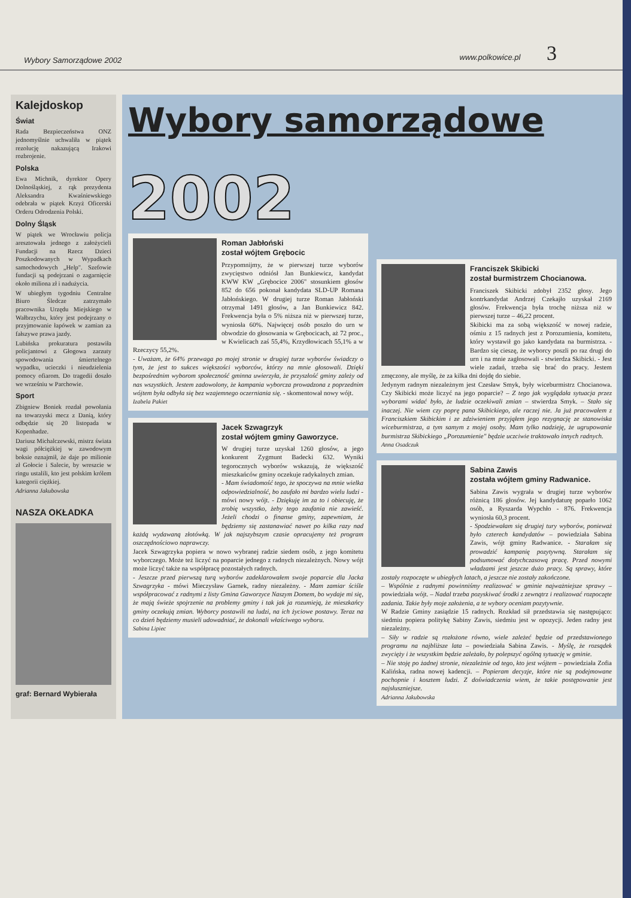Wybory Samorządowe 2002 www.polkowice.pl 3
Kalejdoskop
Świat
Rada Bezpieczeństwa ONZ jednomyślnie uchwaliła w piątek rezolucję nakazującą Irakowi rozbrojenie.
Polska
Ewa Michnik, dyrektor Opery Dolnośląskiej, z rąk prezydenta Aleksandra Kwaśniewskiego odebrała w piątek Krzyż Oficerski Orderu Odrodzenia Polski.
Dolny Śląsk
W piątek we Wrocławiu policja aresztowała jednego z założycieli Fundacji na Rzecz Dzieci Poszkodowanych w Wypadkach samochodowych „Help". Szefowie fundacji są podejrzani o zagarnięcie około miliona zł i nadużycia.
W ubiegłym tygodniu Centralne Biuro Śledcze zatrzymało pracownika Urzędu Miejskiego w Wałbrzychu, który jest podejrzany o przyjmowanie łapówek w zamian za fałszywe prawa jazdy.
Lubińska prokuratura postawiła policjantowi z Głogowa zarzuty spowodowania śmiertelnego wypadku, ucieczki i nieudzielenia pomocy ofiarom. Do tragedii doszło we wrześniu w Parchowie.
Sport
Zbigniew Boniek rozdał powołania na towarzyski mecz z Danią, który odbędzie się 20 listopada w Kopenhadze.
Dariusz Michalczewski, mistrz świata wagi półciężkiej w zawodowym boksie oznajmił, że daje po milionie zł Gołocie i Salecie, by wreszcie w ringu ustalili, kto jest polskim królem kategorii ciężkiej.
Adrianna Jakubowska
NASZA OKŁADKA
graf: Bernard Wybierała
Wybory samorządowe
2002
Roman Jabłoński
został wójtem Grębocic
Przypomnijmy, że w pierwszej turze wyborów zwycięstwo odniósł Jan Bunkiewicz, kandydat KWW KW „Grębocice 2006" stosunkiem głosów 852 do 656 pokonał kandydata SLD-UP Romana Jabłońskiego. W drugiej turze Roman Jabłoński otrzymał 1491 głosów, a Jan Bunkiewicz 842. Frekwencja była o 5% niższa niż w pierwszej turze, wyniosła 60%. Najwięcej osób poszło do urn w obwodzie do głosowania w Grębocicach, aż 72 proc., w Kwielicach zaś 55,4%, Krzydłowicach 55,1% a w Rzeczycy 55,2%.
- Uważam, że 64% przewaga po mojej stronie w drugiej turze wyborów świadczy o tym, że jest to sukces większości wyborców, którzy na mnie głosowali. Dzięki bezpośrednim wyborom społeczność gminna uwierzyła, że przyszłość gminy zależy od nas wszystkich. Jestem zadowolony, że kampania wyborcza prowadzona z poprzednim wójtem była odbyła się bez wzajemnego oczerniania się. - skomentował nowy wójt.
Izabela Pakiet
Jacek Szwagrzyk
został wójtem gminy Gaworzyce.
W drugiej turze uzyskał 1260 głosów, a jego konkurent Zygmunt Badecki 632. Wyniki tegorocznych wyborów wskazują, że większość mieszkańców gminy oczekuje radykalnych zmian.
- Mam świadomość tego, że spoczywa na mnie wielka odpowiedzialność, bo zaufało mi bardzo wielu ludzi - mówi nowy wójt. - Dziękuję im za to i obiecuję, że zrobię wszystko, żeby tego zaufania nie zawieść. Jeżeli chodzi o finanse gminy, zapewniam, że będziemy się zastanawiać nawet po kilka razy nad każdą wydawaną złotówką. W jak najszybszym czasie opracujemy też program oszczędnościowo naprawczy.
Jacek Szwagrzyka popiera w nowo wybranej radzie siedem osób, z jego komitetu wyborczego. Może też liczyć na poparcie jednego z radnych niezależnych. Nowy wójt może liczyć także na współpracę pozostałych radnych.
- Jeszcze przed pierwszą turą wyborów zadeklarowałem swoje poparcie dla Jacka Szwagrzyka - mówi Mieczysław Garnek, radny niezależny. - Mam zamiar ściśle współpracować z radnymi z listy Gmina Gaworzyce Naszym Domem, bo wydaje mi się, że mają świeże spojrzenie na problemy gminy i tak jak ja rozumieją, że mieszkańcy gminy oczekują zmian. Wyborcy postawili na ludzi, na ich życiowe postawy. Teraz na co dzień będziemy musieli udowadniać, że dokonali właściwego wyboru.
Sabina Lipiec
Franciszek Skibicki
został burmistrzem Chocianowa.
Franciszek Skibicki zdobył 2352 głosy. Jego kontrkandydat Andrzej Czekajło uzyskał 2169 głosów. Frekwencja była trochę niższa niż w pierwszej turze – 46,22 procent.
Skibicki ma za sobą większość w nowej radzie, ośmiu z 15 radnych jest z Porozumienia, komitetu, który wystawił go jako kandydata na burmistrza. - Bardzo się cieszę, że wyborcy poszli po raz drugi do urn i na mnie zagłosowali - stwierdza Skibicki. - Jest wiele zadań, trzeba się brać do pracy. Jestem zmęczony, ale myślę, że za kilka dni dojdę do siebie.
Jedynym radnym niezależnym jest Czesław Smyk, były wiceburmistrz Chocianowa. Czy Skibicki może liczyć na jego poparcie? – Z tego jak wyglądała sytuacja przez wyborami widać było, że ludzie oczekiwali zmian – stwierdza Smyk. – Stało się inaczej. Nie wiem czy poprę pana Skibickiego, ale raczej nie. Ja już pracowałem z Franciszkiem Skibickim i ze zdziwieniem przyjąłem jego rezygnację ze stanowiska wiceburmistrza, a tym samym z mojej osoby. Mam tylko nadzieję, że ugrupowanie burmistrza Skibickiego „Porozumienie" będzie uczciwie traktowało innych radnych.
Anna Osadczuk
Sabina Zawis
została wójtem gminy Radwanice.
Sabina Zawis wygrała w drugiej turze wyborów różnicą 186 głosów. Jej kandydaturę poparło 1062 osób, a Ryszarda Wypchło - 876. Frekwencja wyniosła 60,3 procent.
- Spodziewałam się drugiej tury wyborów, ponieważ było czterech kandydatów – powiedziała Sabina Zawis, wójt gminy Radwanice. - Starałam się prowadzić kampanię pozytywną. Starałam się podsumować dotychczasową pracę. Przed nowymi władzami jest jeszcze dużo pracy. Są sprawy, które zostały rozpoczęte w ubiegłych latach, a jeszcze nie zostały zakończone.
– Wspólnie z radnymi powinniśmy realizować w gminie najważniejsze sprawy – powiedziała wójt. – Nadal trzeba pozyskiwać środki z zewnątrz i realizować rozpoczęte zadania. Takie były moje założenia, a te wybory oceniam pozytywnie.
W Radzie Gminy zasiądzie 15 radnych. Rozkład sił przedstawia się następująco: siedmiu popiera politykę Sabiny Zawis, siedmiu jest w opozycji. Jeden radny jest niezależny.
– Siły w radzie są rozłożone równo, wiele zależeć będzie od przedstawionego programu na najbliższe lata – powiedziała Sabina Zawis. - Myślę, że rozsądek zwycięży i że wszystkim będzie zależało, by polepszyć ogólną sytuację w gminie.
– Nie stoję po żadnej stronie, niezależnie od tego, kto jest wójtem – powiedziała Zofia Kalińska, radna nowej kadencji. – Popieram decyzje, które nie są podejmowane pochopnie i kosztem ludzi. Z doświadczenia wiem, że takie postępowanie jest najsłuszniejsze.
Adrianna Jakubowska